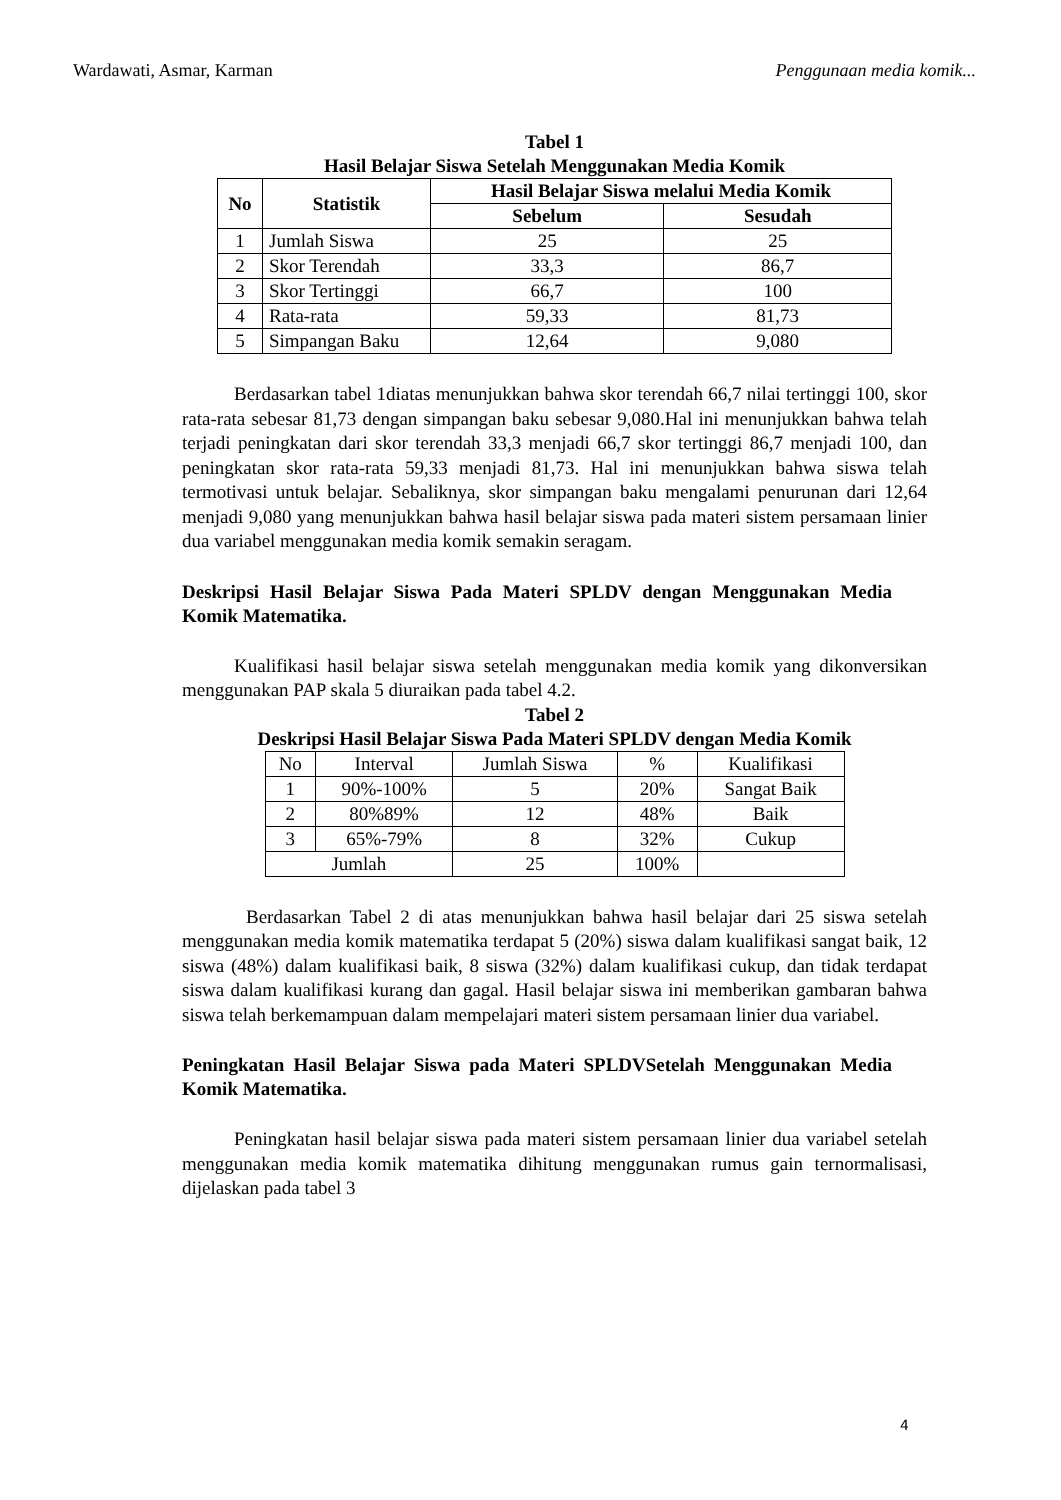Wardawati, Asmar, Karman Penggunaan media komik...
Tabel 1
Hasil Belajar Siswa Setelah Menggunakan Media Komik
| No | Statistik | Hasil Belajar Siswa melalui Media Komik | |
| --- | --- | --- | --- |
| | | Sebelum | Sesudah |
| 1 | Jumlah Siswa | 25 | 25 |
| 2 | Skor Terendah | 33,3 | 86,7 |
| 3 | Skor Tertinggi | 66,7 | 100 |
| 4 | Rata-rata | 59,33 | 81,73 |
| 5 | Simpangan Baku | 12,64 | 9,080 |
Berdasarkan tabel 1diatas menunjukkan bahwa skor terendah 66,7 nilai tertinggi 100, skor rata-rata sebesar 81,73 dengan simpangan baku sebesar 9,080.Hal ini menunjukkan bahwa telah terjadi peningkatan dari skor terendah 33,3 menjadi 66,7 skor tertinggi 86,7 menjadi 100, dan peningkatan skor rata-rata 59,33 menjadi 81,73. Hal ini menunjukkan bahwa siswa telah termotivasi untuk belajar. Sebaliknya, skor simpangan baku mengalami penurunan dari 12,64 menjadi 9,080 yang menunjukkan bahwa hasil belajar siswa pada materi sistem persamaan linier dua variabel menggunakan media komik semakin seragam.
Deskripsi Hasil Belajar Siswa Pada Materi SPLDV dengan Menggunakan Media Komik Matematika.
Kualifikasi hasil belajar siswa setelah menggunakan media komik yang dikonversikan menggunakan PAP skala 5 diuraikan pada tabel 4.2.
Tabel 2
Deskripsi Hasil Belajar Siswa Pada Materi SPLDV dengan Media Komik
| No | Interval | Jumlah Siswa | % | Kualifikasi |
| 1 | 90%-100% | 5 | 20% | Sangat Baik |
| 2 | 80%89% | 12 | 48% | Baik |
| 3 | 65%-79% | 8 | 32% | Cukup |
| Jumlah | | 25 | 100% | |
Berdasarkan Tabel 2 di atas menunjukkan bahwa hasil belajar dari 25 siswa setelah menggunakan media komik matematika terdapat 5 (20%) siswa dalam kualifikasi sangat baik, 12 siswa (48%) dalam kualifikasi baik, 8 siswa (32%) dalam kualifikasi cukup, dan tidak terdapat siswa dalam kualifikasi kurang dan gagal. Hasil belajar siswa ini memberikan gambaran bahwa siswa telah berkemampuan dalam mempelajari materi sistem persamaan linier dua variabel.
Peningkatan Hasil Belajar Siswa pada Materi SPLDVSetelah Menggunakan Media Komik Matematika.
Peningkatan hasil belajar siswa pada materi sistem persamaan linier dua variabel setelah menggunakan media komik matematika dihitung menggunakan rumus gain ternormalisasi, dijelaskan pada tabel 3
4